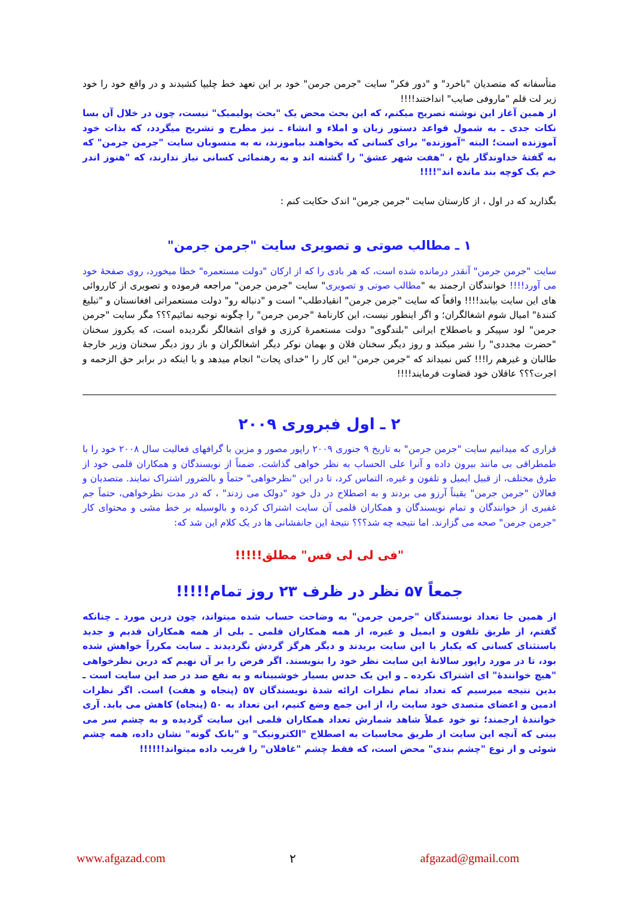متأسفانه که متصدیان "باخرد" و "دور فکر" سایت "جرمن جرمن" خود بر این تعهد خط چلیپا کشیدند و در واقع خود را خود زیر لت قلم "ماروفی صایب" انداختند!!!!
از همین آغاز این نوشته تصریح میکنم، که این بحث محض یک "بحث پولیمیک" نیست، چون در خلال آن بسا نکات جدی ـ به شمول قواعد دستور زبان و املاء و انشاء ـ نیز مطرح و تشریح میگردد، که بذات خود آموزنده است؛ البته "آموزنده" برای کسانی که بخواهند بیاموزند، نه به منسوبان سایت "جرمن جرمن" که به گفتهٔ خداوندگار بلخ ، "هفت شهر عشق" را گشته اند و به رهنمائی کسانی نیاز ندارند، که "هنوز اندر خم یک کوچه بند مانده اند"!!!!
بگذارید که در اول ، از کارستان سایت "جرمن جرمن" اندک حکایت کنم :
۱ ـ مطالب صوتی و تصویری سایت "جرمن جرمن"
سایت "جرمن جرمن" آنقدر درمانده شده است، که هر بادی را که از ارکان "دولت مستعمره" خطا میخورد، روی صفحهٔ خود می آورد!!!! خوانندگان ارجمند به "مطالب صوتی و تصویری" سایت "جرمن جرمن" مراجعه فرموده و تصویری از کارروائی های این سایت بیابند!!!! واقعاً که سایت "جرمن جرمن" انقیادطلب" است و "دنباله رو" دولت مستعمراتی افغانستان و "تبلیغ کنندهٔ" امیال شوم اشغالگران؛ و اگر اینطور نیست، این کارنامهٔ "جرمن جرمن" را چگونه توجیه نمائیم؟؟؟ مگر سایت "جرمن جرمن" لود سپیکر و باصطلاح ایرانی "بلندگوی" دولت مستعمرهٔ کرزی و قوای اشغالگر نگردیده است، که یکروز سخنان "حضرت مجددی" را نشر میکند و روز دیگر سخنان فلان و بهمان نوکر دیگر اشغالگران و باز روز دیگر سخنان وزیر خارجهٔ طالبان و غیرهم را!!! کس نمیداند که "جرمن جرمن" این کار را "خدای پجات" انجام میدهد و یا اینکه در برابر حق الزحمه و اجرت؟؟؟ عاقلان خود قضاوت فرمایند!!!!
۲ ـ اول فبروری ۲۰۰۹
قراری که میدانیم سایت "جرمن جرمن" به تاریخ ۹ جنوری ۲۰۰۹ راپور مصور و مزین با گرافهای فعالیت سال ۲۰۰۸ خود را با طمطراقی بی مانند بیرون داده و آنرا علی الحساب به نظر خواهی گذاشت. ضمناً از نویسندگان و همکاران قلمی خود از طرق مختلف، از قبیل ایمیل و تلفون و غیره، التماس کرد، تا در این "نظرخواهی" حتماً و بالضرور اشتراک نمایند. متصدیان و فعالان "جرمن جرمن" یقیناً آرزو می بردند و به اصطلاح در دل خود "دولک می زدند" ، که در مدت نظرخواهی، حتماً جم غفیری از خوانندگان و تمام نویسندگان و همکاران قلمی آن سایت اشتراک کرده و بالوسیله بر خط مشی و محتوای کار "جرمن جرمن" صحه می گزارند. اما نتیجه چه شد؟؟؟ نتیجهٔ این جانفشانی ها در یک کلام این شد که:
"فی لی لی فس" مطلق!!!!!
جمعاً ۵۷ نظر در ظرف ۲۳ روز تمام!!!!!
از همین جا تعداد نویسندگان "جرمن جرمن" به وضاحت حساب شده میتواند، چون درین مورد ـ چنانکه گفتم، از طریق تلفون و ایمیل و غیره، از همه همکاران قلمی ـ بلی از همه همکاران قدیم و جدید باستثنای کسانی که یکبار با این سایت بریدند و دیگر هرگز گردش نگردیدند ـ سایت مکرراً خواهش شده بود، تا در مورد راپور سالانهٔ این سایت نظر خود را بنویسند. اگر فرض را بر آن نهیم که درین نظرخواهی "هیچ خوانندهٔ" ای اشتراک نکرده ـ و این یک حدس بسیار خوشبینانه و به نفع صد در صد این سایت است ـ بدین نتیجه میرسیم که تعداد تمام نظرات ارائه شدهٔ نویسندگان ۵۷ (پنجاه و هفت) است. اگر نظرات ادمین و اعضای متصدی خود سایت را، از این جمع وضع کنیم، این تعداد به ۵۰ (پنجاه) کاهش می یابد. آری خوانندهٔ ارجمند؛ تو خود عملاً شاهد شمارش تعداد همکاران قلمی این سایت گردیده و به چشم سر می بینی که آنچه این سایت از طریق محاسبات به اصطلاح "الکترونیک" و "بانک گونه" نشان داده، همه چشم شوئی و از نوع "چشم بندی" محض است، که فقط چشم "غافلان" را فریب داده میتواند!!!!!!
www.afgazad.com ۲ afgazad@gmail.com